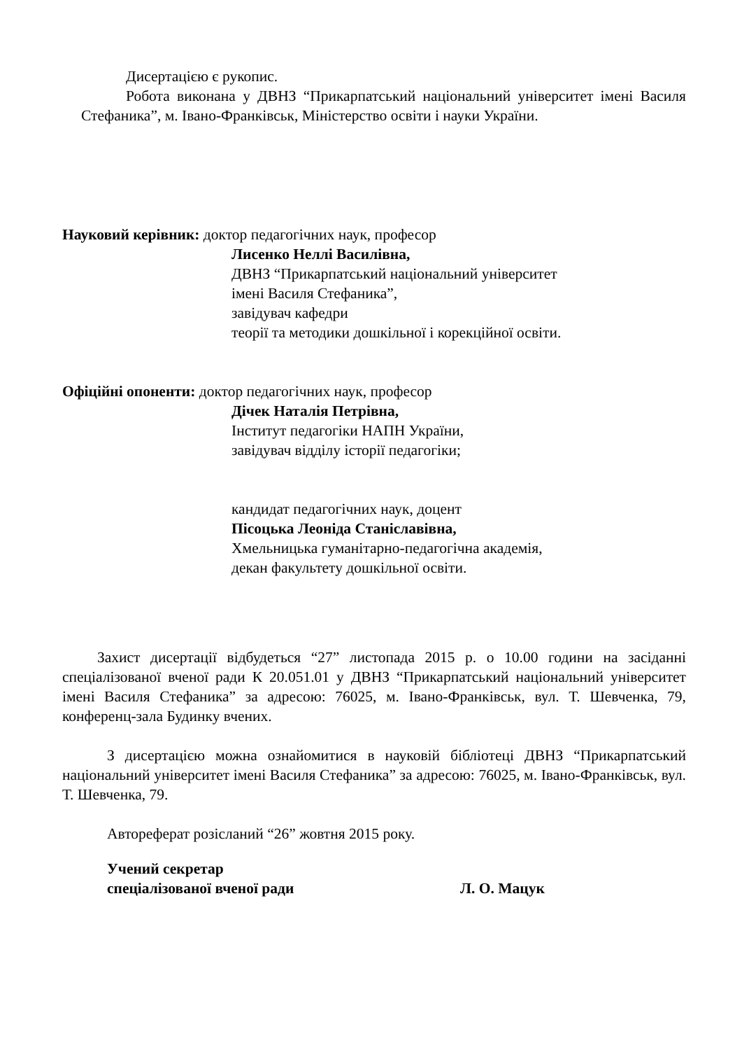Дисертацією є рукопис.
Робота виконана у ДВНЗ “Прикарпатський національний університет імені Василя Стефаника”, м. Івано-Франківськ, Міністерство освіти і науки України.
Науковий керівник: доктор педагогічних наук, професор
Лисенко Неллі Василівна,
ДВНЗ “Прикарпатський національний університет
імені Василя Стефаника”,
завідувач кафедри
теорії та методики дошкільної і корекційної освіти.
Офіційні опоненти: доктор педагогічних наук, професор
Дічек Наталія Петрівна,
Інститут педагогіки НАПН України,
завідувач відділу історії педагогіки;
кандидат педагогічних наук, доцент
Пісоцька Леоніда Станіславівна,
Хмельницька гуманітарно-педагогічна академія,
декан факультету дошкільної освіти.
Захист дисертації відбудеться “27” листопада 2015 р. о 10.00 години на засіданні спеціалізованої вченої ради К 20.051.01 у ДВНЗ “Прикарпатський національний університет імені Василя Стефаника” за адресою: 76025, м. Івано-Франківськ, вул. Т. Шевченка, 79, конференц-зала Будинку вчених.
З дисертацією можна ознайомитися в науковій бібліотеці ДВНЗ “Прикарпатський національний університет імені Василя Стефаника” за адресою: 76025, м. Івано-Франківськ, вул. Т. Шевченка, 79.
Автореферат розісланий “26” жовтня 2015 року.
Учений секретар
спеціалізованої вченої ради
Л. О. Мацук